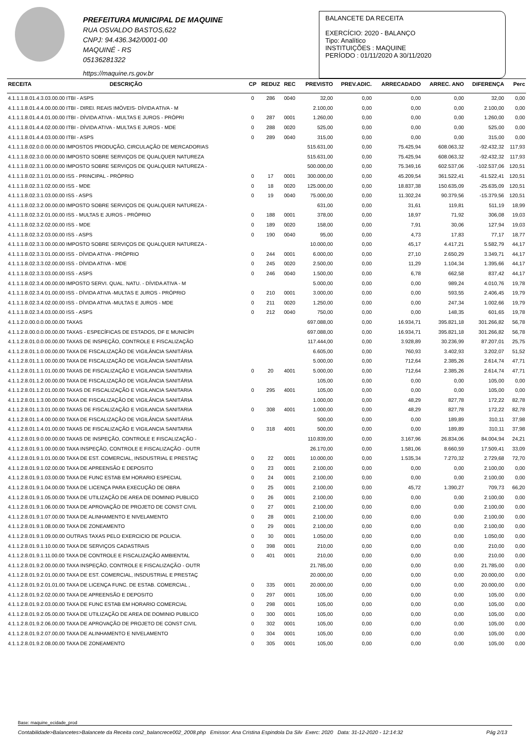PREFEITURA MUNICIPAL DE MAQUINE
RUA OSVALDO BASTOS,622
CNPJ: 94.436.342/0001-00
MAQUINÉ - RS
05136281322
https://maquine.rs.gov.br
BALANCETE DA RECEITA
EXERCÍCIO: 2020 - BALANÇO
Tipo: Analítico
INSTITUIÇÕES : MAQUINE
PERÍODO : 01/11/2020 A 30/11/2020
| RECEITA | DESCRIÇÃO | CP | REDUZ | REC | PREVISTO | PREV.ADIC. | ARRECADADO | ARREC. ANO | DIFERENÇA | Perc |
| --- | --- | --- | --- | --- | --- | --- | --- | --- | --- | --- |
| 4.1.1.1.8.01.4.3.03.00.00 ITBI - ASPS | | 0 | 286 | 0040 | 32,00 | 0,00 | 0,00 | 0,00 | 32,00 | 0,00 |
| 4.1.1.1.8.01.4.4.00.00.00 ITBI - DIREI. REAIS IMÓVEIS- DÍVIDA ATIVA - M | | | | | 2.100,00 | 0,00 | 0,00 | 0,00 | 2.100,00 | 0,00 |
| 4.1.1.1.8.01.4.4.01.00.00 ITBI - DÍVIDA ATIVA - MULTAS E JUROS - PRÓPRI | | 0 | 287 | 0001 | 1.260,00 | 0,00 | 0,00 | 0,00 | 1.260,00 | 0,00 |
| 4.1.1.1.8.01.4.4.02.00.00 ITBI - DÍVIDA ATIVA - MULTAS E JUROS - MDE | | 0 | 288 | 0020 | 525,00 | 0,00 | 0,00 | 0,00 | 525,00 | 0,00 |
| 4.1.1.1.8.01.4.4.03.00.00 ITBI - ASPS | | 0 | 289 | 0040 | 315,00 | 0,00 | 0,00 | 0,00 | 315,00 | 0,00 |
| 4.1.1.1.8.02.0.0.00.00.00 IMPOSTOS PRODUÇÃO, CIRCULAÇÃO DE MERCADORIAS | | | | | 515.631,00 | 0,00 | 75.425,94 | 608.063,32 | -92.432,32 | 117,93 |
| 4.1.1.1.8.02.3.0.00.00.00 IMPOSTO SOBRE SERVIÇOS DE QUALQUER NATUREZA | | | | | 515.631,00 | 0,00 | 75.425,94 | 608.063,32 | -92.432,32 | 117,93 |
| 4.1.1.1.8.02.3.1.00.00.00 IMPOSTO SOBRE SERVIÇOS DE QUALQUER NATUREZA - | | | | | 500.000,00 | 0,00 | 75.349,16 | 602.537,06 | -102.537,06 | 120,51 |
| 4.1.1.1.8.02.3.1.01.00.00 ISS - PRINCIPAL - PRÓPRIO | | 0 | 17 | 0001 | 300.000,00 | 0,00 | 45.209,54 | 361.522,41 | -61.522,41 | 120,51 |
| 4.1.1.1.8.02.3.1.02.00.00 ISS - MDE | | 0 | 18 | 0020 | 125.000,00 | 0,00 | 18.837,38 | 150.635,09 | -25.635,09 | 120,51 |
| 4.1.1.1.8.02.3.1.03.00.00 ISS - ASPS | | 0 | 19 | 0040 | 75.000,00 | 0,00 | 11.302,24 | 90.379,56 | -15.379,56 | 120,51 |
| 4.1.1.1.8.02.3.2.00.00.00 IMPOSTO SOBRE SERVIÇOS DE QUALQUER NATUREZA - | | | | | 631,00 | 0,00 | 31,61 | 119,81 | 511,19 | 18,99 |
| 4.1.1.1.8.02.3.2.01.00.00 ISS - MULTAS E JUROS - PRÓPRIO | | 0 | 188 | 0001 | 378,00 | 0,00 | 18,97 | 71,92 | 306,08 | 19,03 |
| 4.1.1.1.8.02.3.2.02.00.00 ISS - MDE | | 0 | 189 | 0020 | 158,00 | 0,00 | 7,91 | 30,06 | 127,94 | 19,03 |
| 4.1.1.1.8.02.3.2.03.00.00 ISS - ASPS | | 0 | 190 | 0040 | 95,00 | 0,00 | 4,73 | 17,83 | 77,17 | 18,77 |
| 4.1.1.1.8.02.3.3.00.00.00 IMPOSTO SOBRE SERVIÇOS DE QUALQUER NATUREZA - | | | | | 10.000,00 | 0,00 | 45,17 | 4.417,21 | 5.582,79 | 44,17 |
| 4.1.1.1.8.02.3.3.01.00.00 ISS - DÍVIDA ATIVA - PRÓPRIO | | 0 | 244 | 0001 | 6.000,00 | 0,00 | 27,10 | 2.650,29 | 3.349,71 | 44,17 |
| 4.1.1.1.8.02.3.3.02.00.00 ISS - DÍVIDA ATIVA - MDE | | 0 | 245 | 0020 | 2.500,00 | 0,00 | 11,29 | 1.104,34 | 1.395,66 | 44,17 |
| 4.1.1.1.8.02.3.3.03.00.00 ISS - ASPS | | 0 | 246 | 0040 | 1.500,00 | 0,00 | 6,78 | 662,58 | 837,42 | 44,17 |
| 4.1.1.1.8.02.3.4.00.00.00 IMPOSTO SERVI. QUAL. NATU. - DÍVIDA ATIVA - M | | | | | 5.000,00 | 0,00 | 0,00 | 989,24 | 4.010,76 | 19,78 |
| 4.1.1.1.8.02.3.4.01.00.00 ISS - DÍVIDA ATIVA -MULTAS E JUROS - PRÓPRIO | | 0 | 210 | 0001 | 3.000,00 | 0,00 | 0,00 | 593,55 | 2.406,45 | 19,79 |
| 4.1.1.1.8.02.3.4.02.00.00 ISS - DÍVIDA ATIVA -MULTAS E JUROS - MDE | | 0 | 211 | 0020 | 1.250,00 | 0,00 | 0,00 | 247,34 | 1.002,66 | 19,79 |
| 4.1.1.1.8.02.3.4.03.00.00 ISS - ASPS | | 0 | 212 | 0040 | 750,00 | 0,00 | 0,00 | 148,35 | 601,65 | 19,78 |
| 4.1.1.2.0.00.0.0.00.00.00 TAXAS | | | | | 697.088,00 | 0,00 | 16.934,71 | 395.821,18 | 301.266,82 | 56,78 |
| 4.1.1.2.8.00.0.0.00.00.00 TAXAS - ESPECÍFICAS DE ESTADOS, DF E MUNICÍPI | | | | | 697.088,00 | 0,00 | 16.934,71 | 395.821,18 | 301.266,82 | 56,78 |
| 4.1.1.2.8.01.0.0.00.00.00 TAXAS DE INSPEÇÃO, CONTROLE E FISCALIZAÇÃO | | | | | 117.444,00 | 0,00 | 3.928,89 | 30.236,99 | 87.207,01 | 25,75 |
| 4.1.1.2.8.01.1.0.00.00.00 TAXA DE FISCALIZAÇÃO DE VIGILÂNCIA SANITÁRIA | | | | | 6.605,00 | 0,00 | 760,93 | 3.402,93 | 3.202,07 | 51,52 |
| 4.1.1.2.8.01.1.1.00.00.00 TAXA DE FISCALIZAÇÃO DE VIGILÂNCIA SANITÁRIA | | | | | 5.000,00 | 0,00 | 712,64 | 2.385,26 | 2.614,74 | 47,71 |
| 4.1.1.2.8.01.1.1.01.00.00 TAXAS DE FISCALIZAÇÃO E VIGILANCIA SANITARIA | | 0 | 20 | 4001 | 5.000,00 | 0,00 | 712,64 | 2.385,26 | 2.614,74 | 47,71 |
| 4.1.1.2.8.01.1.2.00.00.00 TAXA DE FISCALIZAÇÃO DE VIGILÂNCIA SANITÁRIA | | | | | 105,00 | 0,00 | 0,00 | 0,00 | 105,00 | 0,00 |
| 4.1.1.2.8.01.1.2.01.00.00 TAXAS DE FISCALIZAÇÃO E VIGILANCIA SANITARIA | | 0 | 295 | 4001 | 105,00 | 0,00 | 0,00 | 0,00 | 105,00 | 0,00 |
| 4.1.1.2.8.01.1.3.00.00.00 TAXA DE FISCALIZAÇÃO DE VIGILÂNCIA SANITÁRIA | | | | | 1.000,00 | 0,00 | 48,29 | 827,78 | 172,22 | 82,78 |
| 4.1.1.2.8.01.1.3.01.00.00 TAXAS DE FISCALIZAÇÃO E VIGILANCIA SANITARIA | | 0 | 308 | 4001 | 1.000,00 | 0,00 | 48,29 | 827,78 | 172,22 | 82,78 |
| 4.1.1.2.8.01.1.4.00.00.00 TAXA DE FISCALIZAÇÃO DE VIGILÂNCIA SANITÁRIA | | | | | 500,00 | 0,00 | 0,00 | 189,89 | 310,11 | 37,98 |
| 4.1.1.2.8.01.1.4.01.00.00 TAXAS DE FISCALIZAÇÃO E VIGILANCIA SANITARIA | | 0 | 318 | 4001 | 500,00 | 0,00 | 0,00 | 189,89 | 310,11 | 37,98 |
| 4.1.1.2.8.01.9.0.00.00.00 TAXAS DE INSPEÇÃO, CONTROLE E FISCALIZAÇÃO - | | | | | 110.839,00 | 0,00 | 3.167,96 | 26.834,06 | 84.004,94 | 24,21 |
| 4.1.1.2.8.01.9.1.00.00.00 TAXA INSPEÇÃO, CONTROLE E FISCALIZAÇÃO - OUTR | | | | | 26.170,00 | 0,00 | 1.581,06 | 8.660,59 | 17.509,41 | 33,09 |
| 4.1.1.2.8.01.9.1.01.00.00 TAXA DE EST. COMERCIAL, INSDUSTRIAL E PRESTAÇ | | 0 | 22 | 0001 | 10.000,00 | 0,00 | 1.535,34 | 7.270,32 | 2.729,68 | 72,70 |
| 4.1.1.2.8.01.9.1.02.00.00 TAXA DE APREENSÃO E DEPOSITO | | 0 | 23 | 0001 | 2.100,00 | 0,00 | 0,00 | 0,00 | 2.100,00 | 0,00 |
| 4.1.1.2.8.01.9.1.03.00.00 TAXA DE FUNC ESTAB EM HORARIO ESPECIAL | | 0 | 24 | 0001 | 2.100,00 | 0,00 | 0,00 | 0,00 | 2.100,00 | 0,00 |
| 4.1.1.2.8.01.9.1.04.00.00 TAXA DE LICENÇA PARA EXECUÇÃO DE OBRA | | 0 | 25 | 0001 | 2.100,00 | 0,00 | 45,72 | 1.390,27 | 709,73 | 66,20 |
| 4.1.1.2.8.01.9.1.05.00.00 TAXA DE UTILIZAÇÃO DE AREA DE DOMINIO PUBLICO | | 0 | 26 | 0001 | 2.100,00 | 0,00 | 0,00 | 0,00 | 2.100,00 | 0,00 |
| 4.1.1.2.8.01.9.1.06.00.00 TAXA DE APROVAÇÃO DE PROJETO DE CONST CIVIL | | 0 | 27 | 0001 | 2.100,00 | 0,00 | 0,00 | 0,00 | 2.100,00 | 0,00 |
| 4.1.1.2.8.01.9.1.07.00.00 TAXA DE ALINHAMENTO E NIVELAMENTO | | 0 | 28 | 0001 | 2.100,00 | 0,00 | 0,00 | 0,00 | 2.100,00 | 0,00 |
| 4.1.1.2.8.01.9.1.08.00.00 TAXA DE ZONEAMENTO | | 0 | 29 | 0001 | 2.100,00 | 0,00 | 0,00 | 0,00 | 2.100,00 | 0,00 |
| 4.1.1.2.8.01.9.1.09.00.00 OUTRAS TAXAS PELO EXERCICIO DE POLICIA. | | 0 | 30 | 0001 | 1.050,00 | 0,00 | 0,00 | 0,00 | 1.050,00 | 0,00 |
| 4.1.1.2.8.01.9.1.10.00.00 TAXA DE SERVIÇOS CADASTRAIS | | 0 | 398 | 0001 | 210,00 | 0,00 | 0,00 | 0,00 | 210,00 | 0,00 |
| 4.1.1.2.8.01.9.1.11.00.00 TAXA DE CONTROLE E FISCALIZAÇÃO AMBIENTAL | | 0 | 401 | 0001 | 210,00 | 0,00 | 0,00 | 0,00 | 210,00 | 0,00 |
| 4.1.1.2.8.01.9.2.00.00.00 TAXA INSPEÇÃO, CONTROLE E FISCALIZAÇÃO - OUTR | | | | | 21.785,00 | 0,00 | 0,00 | 0,00 | 21.785,00 | 0,00 |
| 4.1.1.2.8.01.9.2.01.00.00 TAXA DE EST. COMERCIAL, INSDUSTRIAL E PRESTAÇ | | | | | 20.000,00 | 0,00 | 0,00 | 0,00 | 20.000,00 | 0,00 |
| 4.1.1.2.8.01.9.2.01.01.00 TAXA DE LICENÇA FUNC. DE ESTAB. COMERCIAL , | | 0 | 335 | 0001 | 20.000,00 | 0,00 | 0,00 | 0,00 | 20.000,00 | 0,00 |
| 4.1.1.2.8.01.9.2.02.00.00 TAXA DE APREENSÃO E DEPOSITO | | 0 | 297 | 0001 | 105,00 | 0,00 | 0,00 | 0,00 | 105,00 | 0,00 |
| 4.1.1.2.8.01.9.2.03.00.00 TAXA DE FUNC ESTAB EM HORARIO COMERCIAL | | 0 | 298 | 0001 | 105,00 | 0,00 | 0,00 | 0,00 | 105,00 | 0,00 |
| 4.1.1.2.8.01.9.2.05.00.00 TAXA DE UTILIZAÇÃO DE AREA DE DOMINIO PUBLICO | | 0 | 300 | 0001 | 105,00 | 0,00 | 0,00 | 0,00 | 105,00 | 0,00 |
| 4.1.1.2.8.01.9.2.06.00.00 TAXA DE APROVAÇÃO DE PROJETO DE CONST CIVIL | | 0 | 302 | 0001 | 105,00 | 0,00 | 0,00 | 0,00 | 105,00 | 0,00 |
| 4.1.1.2.8.01.9.2.07.00.00 TAXA DE ALINHAMENTO E NIVELAMENTO | | 0 | 304 | 0001 | 105,00 | 0,00 | 0,00 | 0,00 | 105,00 | 0,00 |
| 4.1.1.2.8.01.9.2.08.00.00 TAXA DE ZONEAMENTO | | 0 | 305 | 0001 | 105,00 | 0,00 | 0,00 | 0,00 | 105,00 | 0,00 |
Base: maquine_ecidade_prod
Contabilidade>Balancetes>Balancete da Receita con2_balancrece002_2008.php Emissor: Ana Cristina Espindola Da Silv Exerc: 2020 Data: 31-12-2020 - 12:14:32 Pág 2/13